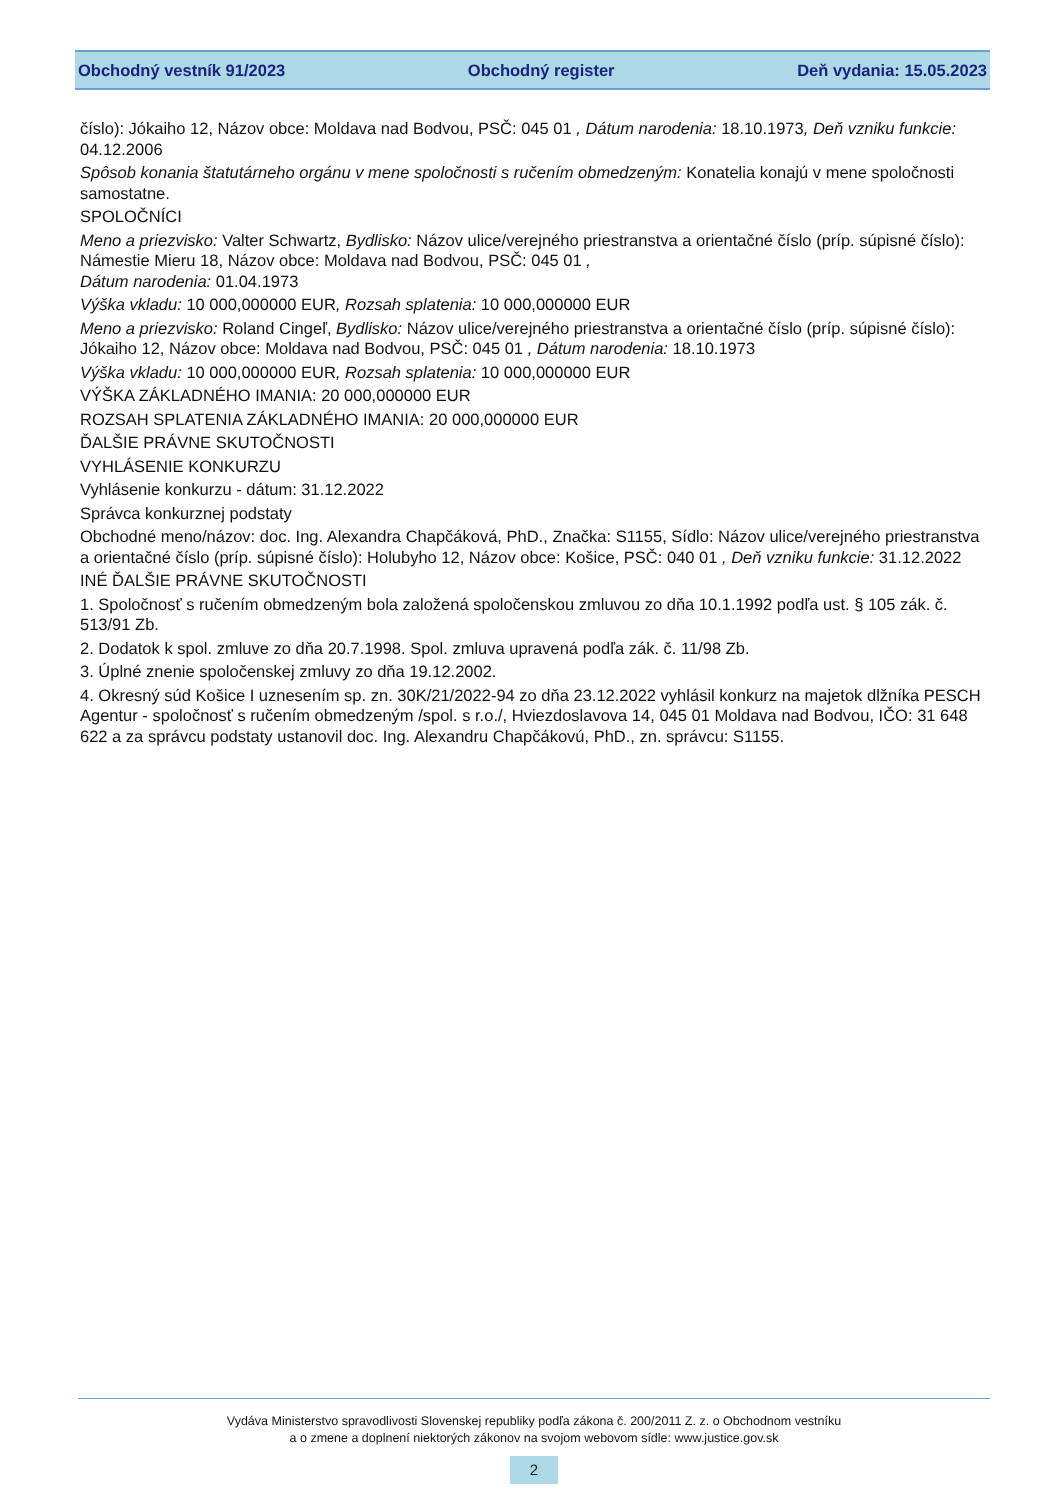Obchodný vestník 91/2023 Obchodný register Deň vydania: 15.05.2023
číslo): Jókaiho 12, Názov obce: Moldava nad Bodvou, PSČ: 045 01 , Dátum narodenia: 18.10.1973, Deň vzniku funkcie: 04.12.2006
Spôsob konania štatutárneho orgánu v mene spoločnosti s ručením obmedzeným: Konatelia konajú v mene spoločnosti samostatne.
SPOLOČNÍCI
Meno a priezvisko: Valter Schwartz, Bydlisko: Názov ulice/verejného priestranstva a orientačné číslo (príp. súpisné číslo): Námestie Mieru 18, Názov obce: Moldava nad Bodvou, PSČ: 045 01 ,
Dátum narodenia: 01.04.1973
Výška vkladu: 10 000,000000 EUR, Rozsah splatenia: 10 000,000000 EUR
Meno a priezvisko: Roland Cingeľ, Bydlisko: Názov ulice/verejného priestranstva a orientačné číslo (príp. súpisné číslo): Jókaiho 12, Názov obce: Moldava nad Bodvou, PSČ: 045 01 , Dátum narodenia: 18.10.1973
Výška vkladu: 10 000,000000 EUR, Rozsah splatenia: 10 000,000000 EUR
VÝŠKA ZÁKLADNÉHO IMANIA: 20 000,000000 EUR
ROZSAH SPLATENIA ZÁKLADNÉHO IMANIA: 20 000,000000 EUR
ĎALŠIE PRÁVNE SKUTOČNOSTI
VYHLÁSENIE KONKURZU
Vyhlásenie konkurzu - dátum: 31.12.2022
Správca konkurznej podstaty
Obchodné meno/názov: doc. Ing. Alexandra Chapčáková, PhD., Značka: S1155, Sídlo: Názov ulice/verejného priestranstva a orientačné číslo (príp. súpisné číslo): Holubyho 12, Názov obce: Košice, PSČ: 040 01 , Deň vzniku funkcie: 31.12.2022
INÉ ĎALŠIE PRÁVNE SKUTOČNOSTI
1. Spoločnosť s ručením obmedzeným bola založená spoločenskou zmluvou zo dňa 10.1.1992 podľa ust. § 105 zák. č. 513/91 Zb.
2. Dodatok k spol. zmluve zo dňa 20.7.1998. Spol. zmluva upravená podľa zák. č. 11/98 Zb.
3. Úplné znenie spoločenskej zmluvy zo dňa 19.12.2002.
4. Okresný súd Košice I uznesením sp. zn. 30K/21/2022-94 zo dňa 23.12.2022 vyhlásil konkurz na majetok dlžníka PESCH Agentur - spoločnosť s ručením obmedzeným /spol. s r.o./, Hviezdoslavova 14, 045 01 Moldava nad Bodvou, IČO: 31 648 622 a za správcu podstaty ustanovil doc. Ing. Alexandru Chapčákovú, PhD., zn. správcu: S1155.
Vydáva Ministerstvo spravodlivosti Slovenskej republiky podľa zákona č. 200/2011 Z. z. o Obchodnom vestníku
a o zmene a doplnení niektorých zákonov na svojom webovom sídle: www.justice.gov.sk
2